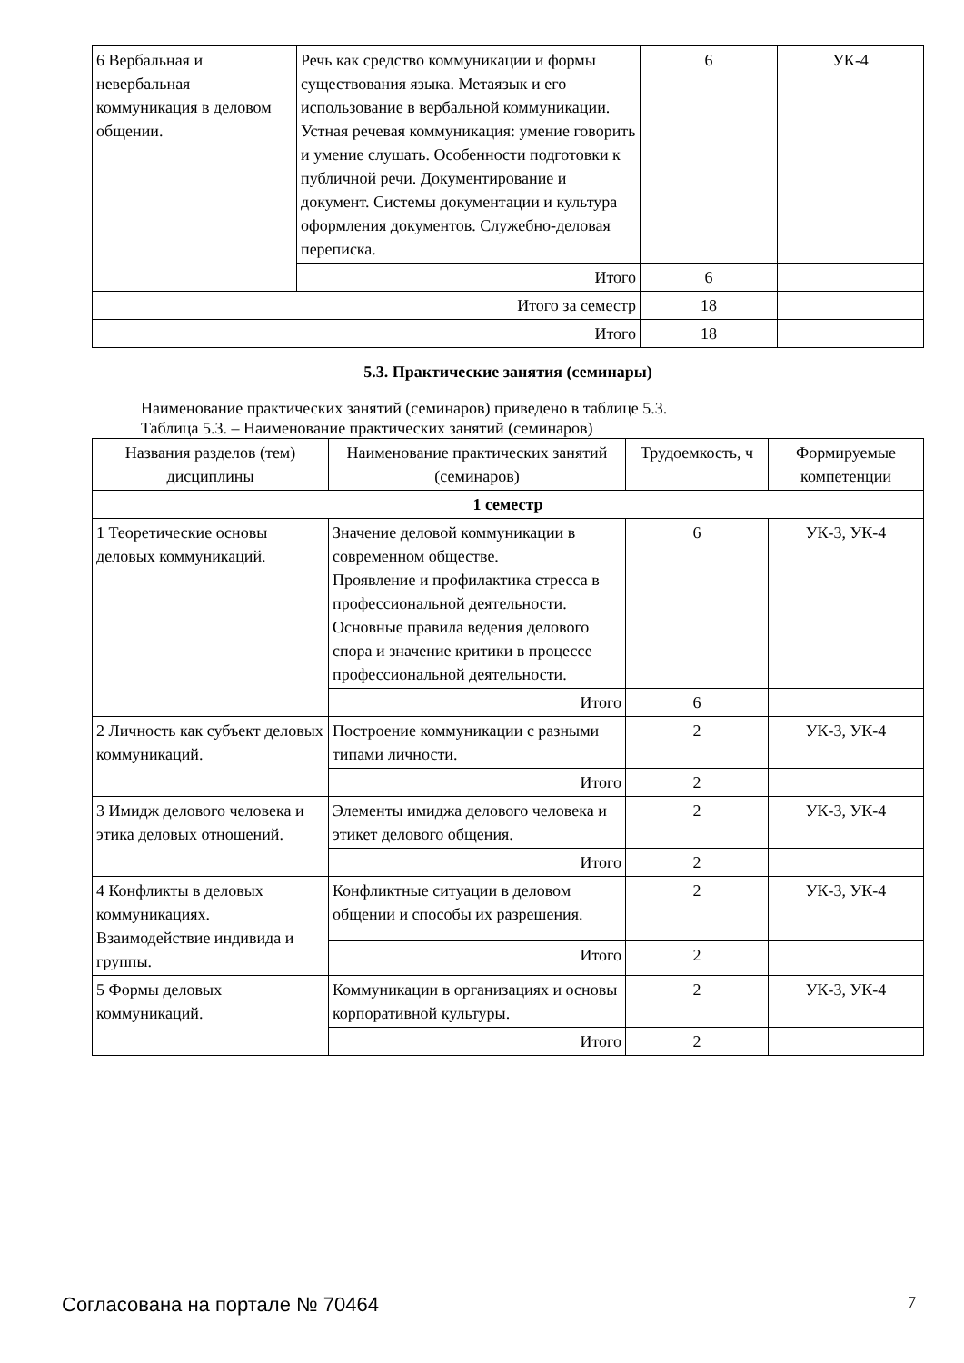| 6 Вербальная и невербальная коммуникация в деловом общении. | Речь как средство коммуникации и формы существования языка. Метаязык и его использование в вербальной коммуникации. Устная речевая коммуникация: умение говорить и умение слушать. Особенности подготовки к публичной речи. Документирование и документ. Системы документации и культура оформления документов. Служебно-деловая переписка. | 6 | УК-4 |
| | Итого | 6 | |
| Итого за семестр | | 18 | |
| Итого | | 18 | |
5.3. Практические занятия (семинары)
Наименование практических занятий (семинаров) приведено в таблице 5.3.
Таблица 5.3. – Наименование практических занятий (семинаров)
| Названия разделов (тем) дисциплины | Наименование практических занятий (семинаров) | Трудоемкость, ч | Формируемые компетенции |
| --- | --- | --- | --- |
| 1 семестр | | | |
| 1 Теоретические основы деловых коммуникаций. | Значение деловой коммуникации в современном обществе. Проявление и профилактика стресса в профессиональной деятельности. Основные правила ведения делового спора и значение критики в процессе профессиональной деятельности. | 6 | УК-3, УК-4 |
| | Итого | 6 | |
| 2 Личность как субъект деловых коммуникаций. | Построение коммуникации с разными типами личности. | 2 | УК-3, УК-4 |
| | Итого | 2 | |
| 3 Имидж делового человека и этика деловых отношений. | Элементы имиджа делового человека и этикет делового общения. | 2 | УК-3, УК-4 |
| | Итого | 2 | |
| 4 Конфликты в деловых коммуникациях. Взаимодействие индивида и группы. | Конфликтные ситуации в деловом общении и способы их разрешения. | 2 | УК-3, УК-4 |
| | Итого | 2 | |
| 5 Формы деловых коммуникаций. | Коммуникации в организациях и основы корпоративной культуры. | 2 | УК-3, УК-4 |
| | Итого | 2 | |
Согласована на портале № 70464 7